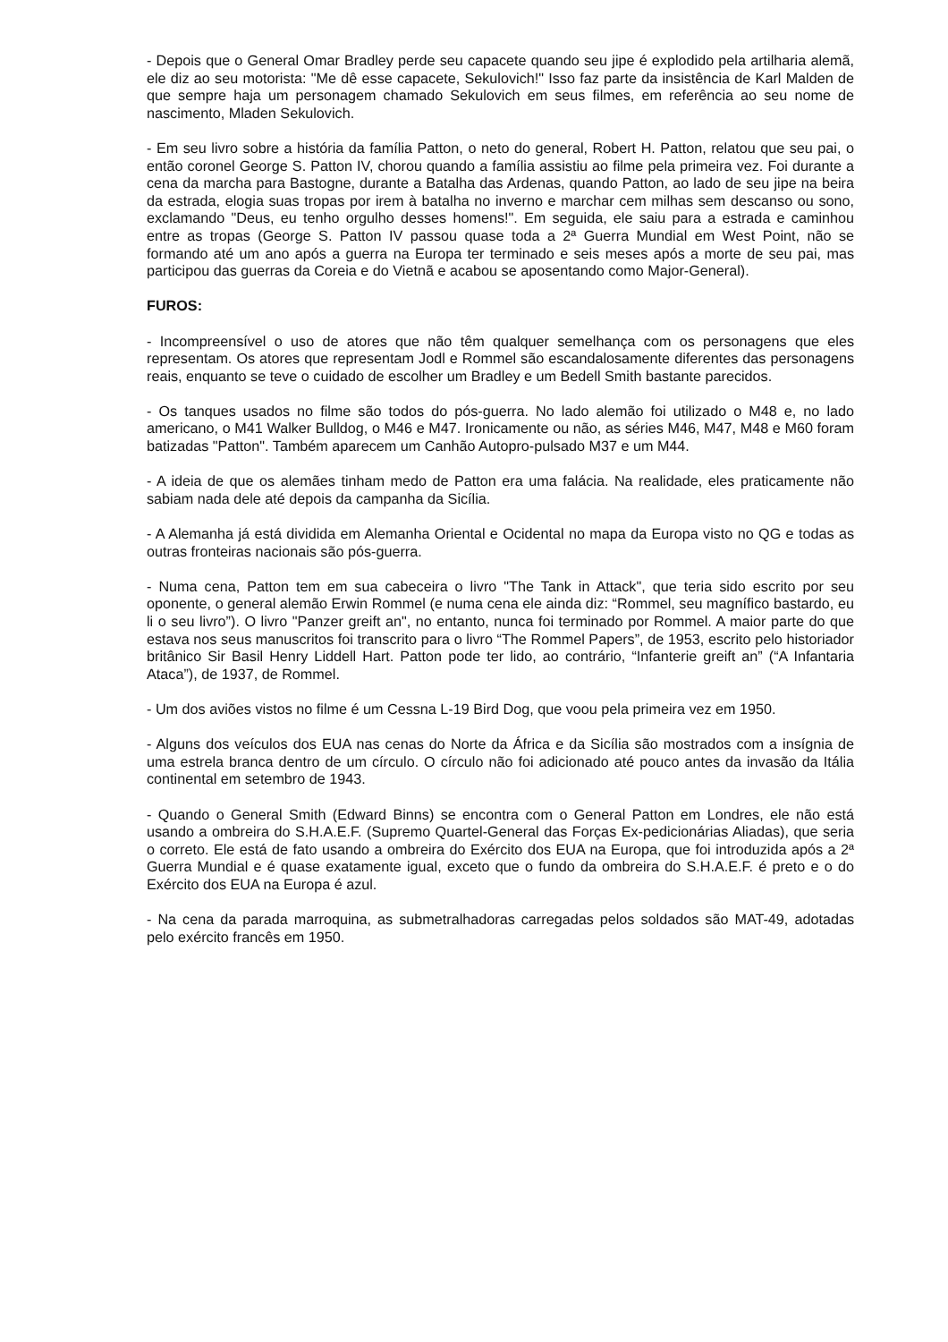- Depois que o General Omar Bradley perde seu capacete quando seu jipe é explodido pela artilharia alemã, ele diz ao seu motorista: "Me dê esse capacete, Sekulovich!" Isso faz parte da insistência de Karl Malden de que sempre haja um personagem chamado Sekulovich em seus filmes, em referência ao seu nome de nascimento, Mladen Sekulovich.
- Em seu livro sobre a história da família Patton, o neto do general, Robert H. Patton, relatou que seu pai, o então coronel George S. Patton IV, chorou quando a família assistiu ao filme pela primeira vez. Foi durante a cena da marcha para Bastogne, durante a Batalha das Ardenas, quando Patton, ao lado de seu jipe na beira da estrada, elogia suas tropas por irem à batalha no inverno e marchar cem milhas sem descanso ou sono, exclamando "Deus, eu tenho orgulho desses homens!". Em seguida, ele saiu para a estrada e caminhou entre as tropas (George S. Patton IV passou quase toda a 2ª Guerra Mundial em West Point, não se formando até um ano após a guerra na Europa ter terminado e seis meses após a morte de seu pai, mas participou das guerras da Coreia e do Vietnã e acabou se aposentando como Major-General).
FUROS:
- Incompreensível o uso de atores que não têm qualquer semelhança com os personagens que eles representam. Os atores que representam Jodl e Rommel são escandalosamente diferentes das personagens reais, enquanto se teve o cuidado de escolher um Bradley e um Bedell Smith bastante parecidos.
- Os tanques usados no filme são todos do pós-guerra. No lado alemão foi utilizado o M48 e, no lado americano, o M41 Walker Bulldog, o M46 e M47. Ironicamente ou não, as séries M46, M47, M48 e M60 foram batizadas "Patton". Também aparecem um Canhão Autopro-pulsado M37 e um M44.
- A ideia de que os alemães tinham medo de Patton era uma falácia. Na realidade, eles praticamente não sabiam nada dele até depois da campanha da Sicília.
- A Alemanha já está dividida em Alemanha Oriental e Ocidental no mapa da Europa visto no QG e todas as outras fronteiras nacionais são pós-guerra.
- Numa cena, Patton tem em sua cabeceira o livro "The Tank in Attack", que teria sido escrito por seu oponente, o general alemão Erwin Rommel (e numa cena ele ainda diz: “Rommel, seu magnífico bastardo, eu li o seu livro”). O livro "Panzer greift an", no entanto, nunca foi terminado por Rommel. A maior parte do que estava nos seus manuscritos foi transcrito para o livro “The Rommel Papers”, de 1953, escrito pelo historiador britânico Sir Basil Henry Liddell Hart. Patton pode ter lido, ao contrário, “Infanterie greift an” (“A Infantaria Ataca”), de 1937, de Rommel.
- Um dos aviões vistos no filme é um Cessna L-19 Bird Dog, que voou pela primeira vez em 1950.
- Alguns dos veículos dos EUA nas cenas do Norte da África e da Sicília são mostrados com a insígnia de uma estrela branca dentro de um círculo. O círculo não foi adicionado até pouco antes da invasão da Itália continental em setembro de 1943.
- Quando o General Smith (Edward Binns) se encontra com o General Patton em Londres, ele não está usando a ombreira do S.H.A.E.F. (Supremo Quartel-General das Forças Ex-pedicionárias Aliadas), que seria o correto. Ele está de fato usando a ombreira do Exército dos EUA na Europa, que foi introduzida após a 2ª Guerra Mundial e é quase exatamente igual, exceto que o fundo da ombreira do S.H.A.E.F. é preto e o do Exército dos EUA na Europa é azul.
- Na cena da parada marroquina, as submetralhadoras carregadas pelos soldados são MAT-49, adotadas pelo exército francês em 1950.